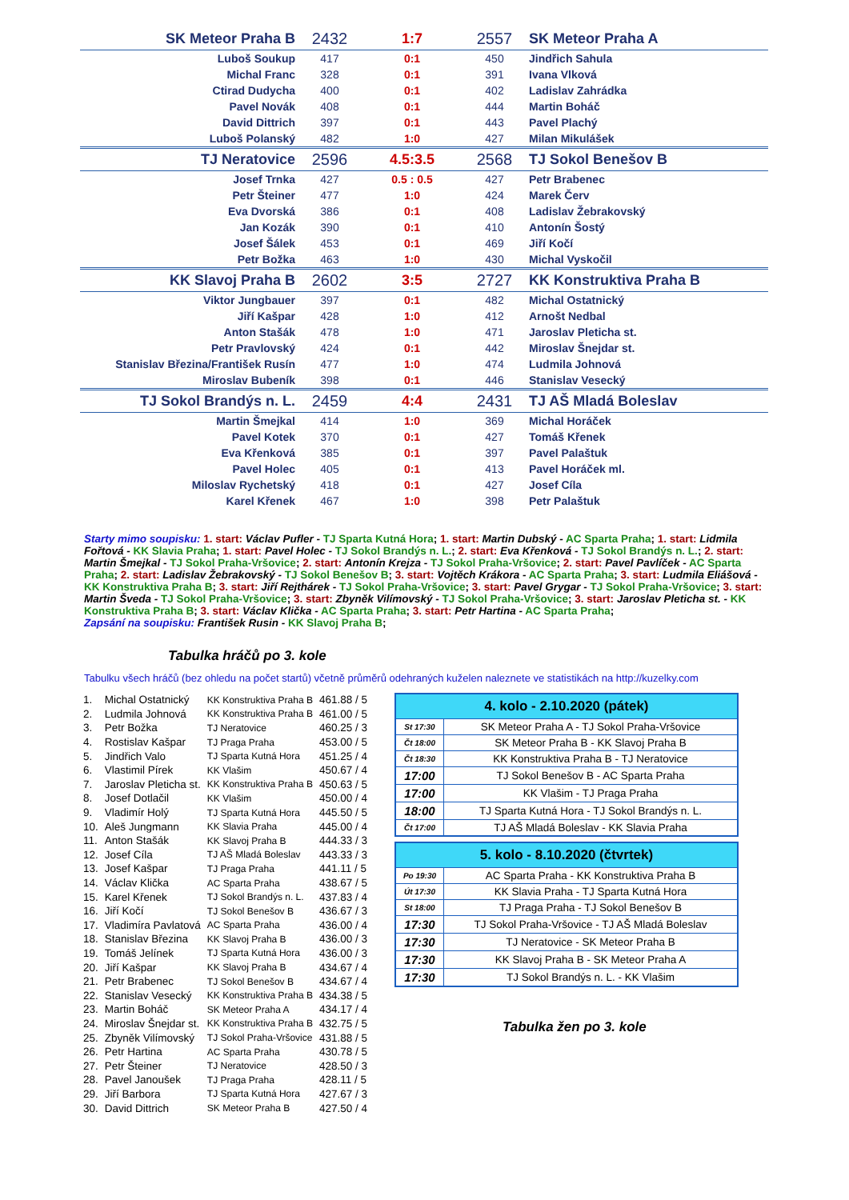| SK Meteor Praha B | 2432 | 1:7 | 2557 | SK Meteor Praha A |
| Luboš Soukup | 417 | 0:1 | 450 | Jindřich Sahula |
| Michal Franc | 328 | 0:1 | 391 | Ivana Vlková |
| Ctirad Dudycha | 400 | 0:1 | 402 | Ladislav Zahrádka |
| Pavel Novák | 408 | 0:1 | 444 | Martin Boháč |
| David Dittrich | 397 | 0:1 | 443 | Pavel Plachý |
| Luboš Polanský | 482 | 1:0 | 427 | Milan Mikulášek |
| TJ Neratovice | 2596 | 4.5:3.5 | 2568 | TJ Sokol Benešov B |
| Josef Trnka | 427 | 0.5 : 0.5 | 427 | Petr Brabenec |
| Petr Šteiner | 477 | 1:0 | 424 | Marek Červ |
| Eva Dvorská | 386 | 0:1 | 408 | Ladislav Žebrakovský |
| Jan Kozák | 390 | 0:1 | 410 | Antonín Šostý |
| Josef Šálek | 453 | 0:1 | 469 | Jiří Kočí |
| Petr Božka | 463 | 1:0 | 430 | Michal Vyskočil |
| KK Slavoj Praha B | 2602 | 3:5 | 2727 | KK Konstruktiva Praha B |
| Viktor Jungbauer | 397 | 0:1 | 482 | Michal Ostatnický |
| Jiří Kašpar | 428 | 1:0 | 412 | Arnošt Nedbal |
| Anton Stašák | 478 | 1:0 | 471 | Jaroslav Pleticha st. |
| Petr Pravlovský | 424 | 0:1 | 442 | Miroslav Šnejdar st. |
| Stanislav Březina/František Rusín | 477 | 1:0 | 474 | Ludmila Johnová |
| Miroslav Bubeník | 398 | 0:1 | 446 | Stanislav Vesecký |
| TJ Sokol Brandýs n. L. | 2459 | 4:4 | 2431 | TJ AŠ Mladá Boleslav |
| Martin Šmejkal | 414 | 1:0 | 369 | Michal Horáček |
| Pavel Kotek | 370 | 0:1 | 427 | Tomáš Křenek |
| Eva Křenková | 385 | 0:1 | 397 | Pavel Palaštuk |
| Pavel Holec | 405 | 0:1 | 413 | Pavel Horáček ml. |
| Miloslav Rychetský | 418 | 0:1 | 427 | Josef Cíla |
| Karel Křenek | 467 | 1:0 | 398 | Petr Palaštuk |
Starty mimo soupisku: 1. start: Václav Pufler - TJ Sparta Kutná Hora; 1. start: Martin Dubský - AC Sparta Praha; 1. start: Lidmila Fořtová - KK Slavia Praha; 1. start: Pavel Holec - TJ Sokol Brandýs n. L.; 2. start: Eva Křenková - TJ Sokol Brandýs n. L.; 2. start: Martin Šmejkal - TJ Sokol Praha-Vršovice; 2. start: Antonín Krejza - TJ Sokol Praha-Vršovice; 2. start: Pavel Pavlíček - AC Sparta Praha; 2. start: Ladislav Žebrakovský - TJ Sokol Benešov B; 3. start: Vojtěch Krákora - AC Sparta Praha; 3. start: Ludmila Eliášová - KK Konstruktiva Praha B; 3. start: Jiří Rejthárek - TJ Sokol Praha-Vršovice; 3. start: Pavel Grygar - TJ Sokol Praha-Vršovice; 3. start: Martin Šveda - TJ Sokol Praha-Vršovice; 3. start: Zbyněk Vilímovský - TJ Sokol Praha-Vršovice; 3. start: Jaroslav Pleticha st. - KK Konstruktiva Praha B; 3. start: Václav Klička - AC Sparta Praha; 3. start: Petr Hartina - AC Sparta Praha;
Zapsání na soupisku: František Rusin - KK Slavoj Praha B;
Tabulka hráčů po 3. kole
Tabulku všech hráčů (bez ohledu na počet startů) včetně průměrů odehraných kuželen naleznete ve statistikách na http://kuzelky.com
| 1. | Michal Ostatnický | KK Konstruktiva Praha B | 461.88 / 5 |
| 2. | Ludmila Johnová | KK Konstruktiva Praha B | 461.00 / 5 |
| 3. | Petr Božka | TJ Neratovice | 460.25 / 3 |
| 4. | Rostislav Kašpar | TJ Praga Praha | 453.00 / 5 |
| 5. | Jindřich Valo | TJ Sparta Kutná Hora | 451.25 / 4 |
| 6. | Vlastimil Pírek | KK Vlašim | 450.67 / 4 |
| 7. | Jaroslav Pleticha st. | KK Konstruktiva Praha B | 450.63 / 5 |
| 8. | Josef Dotlačil | KK Vlašim | 450.00 / 4 |
| 9. | Vladimír Holý | TJ Sparta Kutná Hora | 445.50 / 5 |
| 10. | Aleš Jungmann | KK Slavia Praha | 445.00 / 4 |
| 11. | Anton Stašák | KK Slavoj Praha B | 444.33 / 3 |
| 12. | Josef Cíla | TJ AŠ Mladá Boleslav | 443.33 / 3 |
| 13. | Josef Kašpar | TJ Praga Praha | 441.11 / 5 |
| 14. | Václav Klička | AC Sparta Praha | 438.67 / 5 |
| 15. | Karel Křenek | TJ Sokol Brandýs n. L. | 437.83 / 4 |
| 16. | Jiří Kočí | TJ Sokol Benešov B | 436.67 / 3 |
| 17. | Vladimíra Pavlatová | AC Sparta Praha | 436.00 / 4 |
| 18. | Stanislav Březina | KK Slavoj Praha B | 436.00 / 3 |
| 19. | Tomáš Jelínek | TJ Sparta Kutná Hora | 436.00 / 3 |
| 20. | Jiří Kašpar | KK Slavoj Praha B | 434.67 / 4 |
| 21. | Petr Brabenec | TJ Sokol Benešov B | 434.67 / 4 |
| 22. | Stanislav Vesecký | KK Konstruktiva Praha B | 434.38 / 5 |
| 23. | Martin Boháč | SK Meteor Praha A | 434.17 / 4 |
| 24. | Miroslav Šnejdar st. | KK Konstruktiva Praha B | 432.75 / 5 |
| 25. | Zbyněk Vilímovský | TJ Sokol Praha-Vršovice | 431.88 / 5 |
| 26. | Petr Hartina | AC Sparta Praha | 430.78 / 5 |
| 27. | Petr Šteiner | TJ Neratovice | 428.50 / 3 |
| 28. | Pavel Janoušek | TJ Praga Praha | 428.11 / 5 |
| 29. | Jiří Barbora | TJ Sparta Kutná Hora | 427.67 / 3 |
| 30. | David Dittrich | SK Meteor Praha B | 427.50 / 4 |
| 4. kolo - 2.10.2020 (pátek) | |
| --- | --- |
| St 17:30 | SK Meteor Praha A - TJ Sokol Praha-Vršovice |
| Čt 18:00 | SK Meteor Praha B - KK Slavoj Praha B |
| Čt 18:30 | KK Konstruktiva Praha B - TJ Neratovice |
| 17:00 | TJ Sokol Benešov B - AC Sparta Praha |
| 17:00 | KK Vlašim - TJ Praga Praha |
| 18:00 | TJ Sparta Kutná Hora - TJ Sokol Brandýs n. L. |
| Čt 17:00 | TJ AŠ Mladá Boleslav - KK Slavia Praha |
| 5. kolo - 8.10.2020 (čtvrtek) | |
| --- | --- |
| Po 19:30 | AC Sparta Praha - KK Konstruktiva Praha B |
| Út 17:30 | KK Slavia Praha - TJ Sparta Kutná Hora |
| St 18:00 | TJ Praga Praha - TJ Sokol Benešov B |
| 17:30 | TJ Sokol Praha-Vršovice - TJ AŠ Mladá Boleslav |
| 17:30 | TJ Neratovice - SK Meteor Praha B |
| 17:30 | KK Slavoj Praha B - SK Meteor Praha A |
| 17:30 | TJ Sokol Brandýs n. L. - KK Vlašim |
Tabulka žen po 3. kole